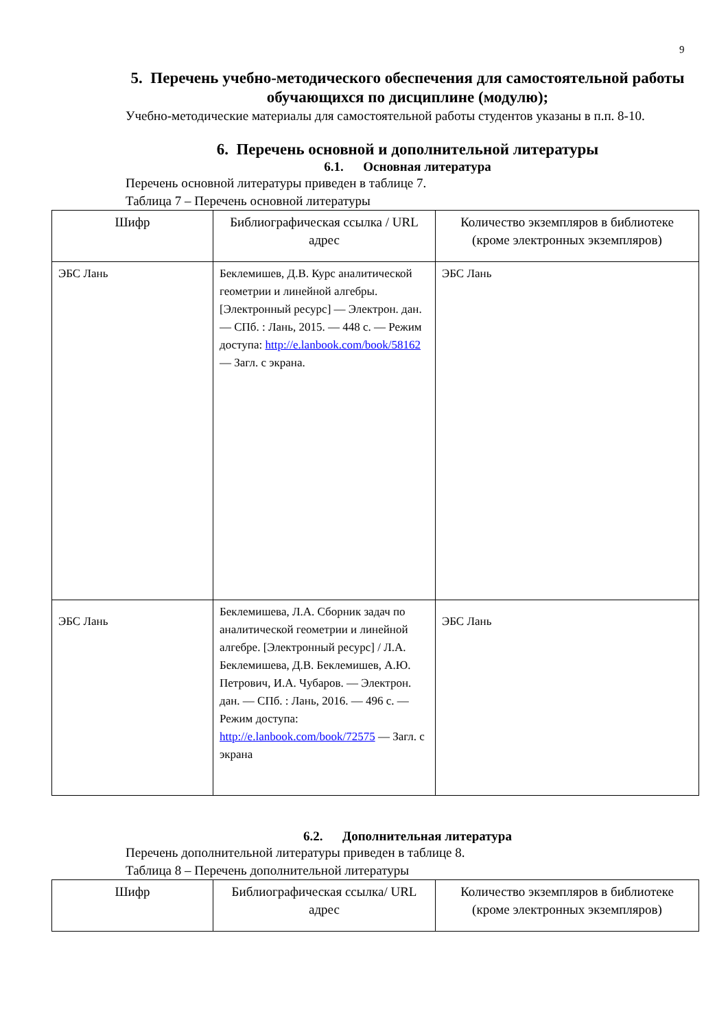9
5. Перечень учебно-методического обеспечения для самостоятельной работы обучающихся по дисциплине (модулю);
Учебно-методические материалы для самостоятельной работы студентов указаны в п.п. 8-10.
6. Перечень основной и дополнительной литературы
6.1. Основная литература
Перечень основной литературы приведен в таблице 7.
Таблица 7 – Перечень основной литературы
| Шифр | Библиографическая ссылка / URL адрес | Количество экземпляров в библиотеке (кроме электронных экземпляров) |
| --- | --- | --- |
| ЭБС Лань | Беклемишев, Д.В. Курс аналитической геометрии и линейной алгебры. [Электронный ресурс] — Электрон. дан. — СПб. : Лань, 2015. — 448 с. — Режим доступа: http://e.lanbook.com/book/58162 — Загл. с экрана. | ЭБС Лань |
| ЭБС Лань | Беклемишева, Л.А. Сборник задач по аналитической геометрии и линейной алгебре. [Электронный ресурс] / Л.А. Беклемишева, Д.В. Беклемишев, А.Ю. Петрович, И.А. Чубаров. — Электрон. дан. — СПб. : Лань, 2016. — 496 с. — Режим доступа: http://e.lanbook.com/book/72575 — Загл. с экрана | ЭБС Лань |
6.2. Дополнительная литература
Перечень дополнительной литературы приведен в таблице 8.
Таблица 8 – Перечень дополнительной литературы
| Шифр | Библиографическая ссылка/ URL адрес | Количество экземпляров в библиотеке (кроме электронных экземпляров) |
| --- | --- | --- |